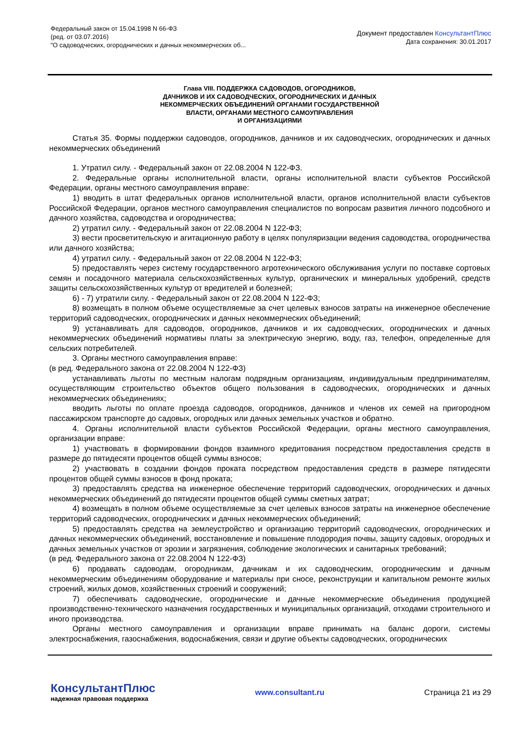Федеральный закон от 15.04.1998 N 66-ФЗ
(ред. от 03.07.2016)
"О садоводческих, огороднических и дачных некоммерческих об...
Документ предоставлен КонсультантПлюс
Дата сохранения: 30.01.2017
Глава VIII. ПОДДЕРЖКА САДОВОДОВ, ОГОРОДНИКОВ,
ДАЧНИКОВ И ИХ САДОВОДЧЕСКИХ, ОГОРОДНИЧЕСКИХ И ДАЧНЫХ
НЕКОММЕРЧЕСКИХ ОБЪЕДИНЕНИЙ ОРГАНАМИ ГОСУДАРСТВЕННОЙ
ВЛАСТИ, ОРГАНАМИ МЕСТНОГО САМОУПРАВЛЕНИЯ
И ОРГАНИЗАЦИЯМИ
Статья 35. Формы поддержки садоводов, огородников, дачников и их садоводческих, огороднических и дачных некоммерческих объединений
1. Утратил силу. - Федеральный закон от 22.08.2004 N 122-ФЗ.
2. Федеральные органы исполнительной власти, органы исполнительной власти субъектов Российской Федерации, органы местного самоуправления вправе:
1) вводить в штат федеральных органов исполнительной власти, органов исполнительной власти субъектов Российской Федерации, органов местного самоуправления специалистов по вопросам развития личного подсобного и дачного хозяйства, садоводства и огородничества;
2) утратил силу. - Федеральный закон от 22.08.2004 N 122-ФЗ;
3) вести просветительскую и агитационную работу в целях популяризации ведения садоводства, огородничества или дачного хозяйства;
4) утратил силу. - Федеральный закон от 22.08.2004 N 122-ФЗ;
5) предоставлять через систему государственного агротехнического обслуживания услуги по поставке сортовых семян и посадочного материала сельскохозяйственных культур, органических и минеральных удобрений, средств защиты сельскохозяйственных культур от вредителей и болезней;
6) - 7) утратили силу. - Федеральный закон от 22.08.2004 N 122-ФЗ;
8) возмещать в полном объеме осуществляемые за счет целевых взносов затраты на инженерное обеспечение территорий садоводческих, огороднических и дачных некоммерческих объединений;
9) устанавливать для садоводов, огородников, дачников и их садоводческих, огороднических и дачных некоммерческих объединений нормативы платы за электрическую энергию, воду, газ, телефон, определенные для сельских потребителей.
3. Органы местного самоуправления вправе:
(в ред. Федерального закона от 22.08.2004 N 122-ФЗ)
устанавливать льготы по местным налогам подрядным организациям, индивидуальным предпринимателям, осуществляющим строительство объектов общего пользования в садоводческих, огороднических и дачных некоммерческих объединениях;
вводить льготы по оплате проезда садоводов, огородников, дачников и членов их семей на пригородном пассажирском транспорте до садовых, огородных или дачных земельных участков и обратно.
4. Органы исполнительной власти субъектов Российской Федерации, органы местного самоуправления, организации вправе:
1) участвовать в формировании фондов взаимного кредитования посредством предоставления средств в размере до пятидесяти процентов общей суммы взносов;
2) участвовать в создании фондов проката посредством предоставления средств в размере пятидесяти процентов общей суммы взносов в фонд проката;
3) предоставлять средства на инженерное обеспечение территорий садоводческих, огороднических и дачных некоммерческих объединений до пятидесяти процентов общей суммы сметных затрат;
4) возмещать в полном объеме осуществляемые за счет целевых взносов затраты на инженерное обеспечение территорий садоводческих, огороднических и дачных некоммерческих объединений;
5) предоставлять средства на землеустройство и организацию территорий садоводческих, огороднических и дачных некоммерческих объединений, восстановление и повышение плодородия почвы, защиту садовых, огородных и дачных земельных участков от эрозии и загрязнения, соблюдение экологических и санитарных требований;
(в ред. Федерального закона от 22.08.2004 N 122-ФЗ)
6) продавать садоводам, огородникам, дачникам и их садоводческим, огородническим и дачным некоммерческим объединениям оборудование и материалы при сносе, реконструкции и капитальном ремонте жилых строений, жилых домов, хозяйственных строений и сооружений;
7) обеспечивать садоводческие, огороднические и дачные некоммерческие объединения продукцией производственно-технического назначения государственных и муниципальных организаций, отходами строительного и иного производства.
Органы местного самоуправления и организации вправе принимать на баланс дороги, системы электроснабжения, газоснабжения, водоснабжения, связи и другие объекты садоводческих, огороднических
КонсультантПлюс
надежная правовая поддержка
www.consultant.ru Страница 21 из 29